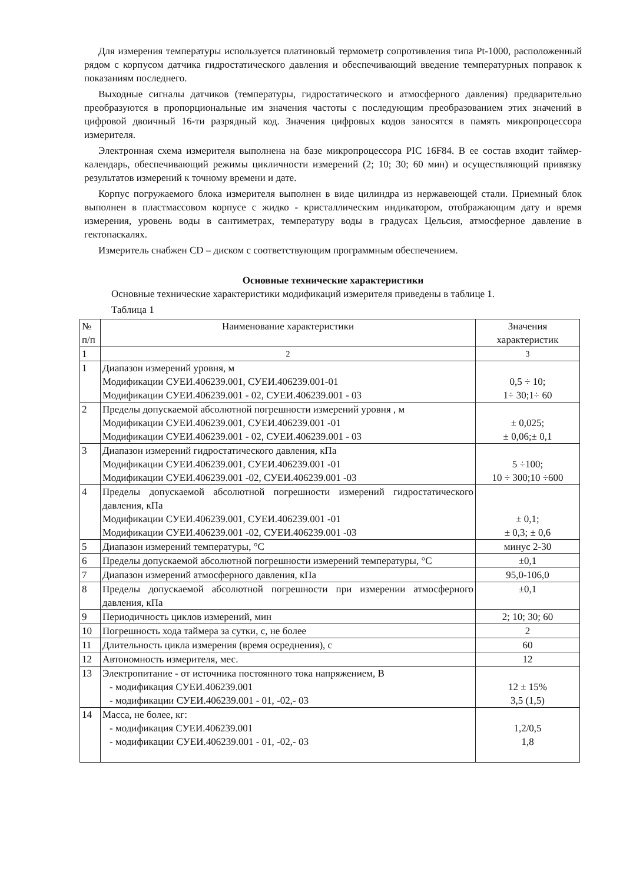Для измерения температуры используется платиновый термометр сопротивления типа Pt-1000, расположенный рядом с корпусом датчика гидростатического давления и обеспечивающий введение температурных поправок к показаниям последнего.
Выходные сигналы датчиков (температуры, гидростатического и атмосферного давления) предварительно преобразуются в пропорциональные им значения частоты с последующим преобразованием этих значений в цифровой двоичный 16-ти разрядный код. Значения цифровых кодов заносятся в память микропроцессора измерителя.
Электронная схема измерителя выполнена на базе микропроцессора PIC 16F84. В ее состав входит таймер-календарь, обеспечивающий режимы цикличности измерений (2; 10; 30; 60 мин) и осуществляющий привязку результатов измерений к точному времени и дате.
Корпус погружаемого блока измерителя выполнен в виде цилиндра из нержавеющей стали. Приемный блок выполнен в пластмассовом корпусе с жидко - кристаллическим индикатором, отображающим дату и время измерения, уровень воды в сантиметрах, температуру воды в градусах Цельсия, атмосферное давление в гектопаскалях.
Измеритель снабжен CD – диском с соответствующим программным обеспечением.
Основные технические характеристики
Основные технические характеристики модификаций измерителя приведены в таблице 1.
Таблица 1
| № п/п | Наименование характеристики | Значения характеристик |
| 1 | 2 | 3 |
| 1 | Диапазон измерений уровня, м Модификации СУЕИ.406239.001, СУЕИ.406239.001-01 Модификации СУЕИ.406239.001 - 02, СУЕИ.406239.001 - 03 | 0,5 ÷ 10; 1÷ 30;1÷ 60 |
| 2 | Пределы допускаемой абсолютной погрешности измерений уровня , м Модификации СУЕИ.406239.001, СУЕИ.406239.001 -01 Модификации СУЕИ.406239.001 - 02, СУЕИ.406239.001 - 03 | ± 0,025; ± 0,06;± 0,1 |
| 3 | Диапазон измерений гидростатического давления, кПа Модификации СУЕИ.406239.001, СУЕИ.406239.001 -01 Модификации СУЕИ.406239.001 -02, СУЕИ.406239.001 -03 | 5 ÷100; 10 ÷ 300;10 ÷600 |
| 4 | Пределы допускаемой абсолютной погрешности измерений гидростатического давления, кПа Модификации СУЕИ.406239.001, СУЕИ.406239.001 -01 Модификации СУЕИ.406239.001 -02, СУЕИ.406239.001 -03 | ± 0,1; ± 0,3; ± 0,6 |
| 5 | Диапазон измерений температуры, °С | минус 2-30 |
| 6 | Пределы допускаемой абсолютной погрешности измерений температуры, °С | ±0,1 |
| 7 | Диапазон измерений атмосферного давления, кПа | 95,0-106,0 |
| 8 | Пределы допускаемой абсолютной погрешности при измерении атмосферного давления, кПа | ±0,1 |
| 9 | Периодичность циклов измерений, мин | 2; 10; 30; 60 |
| 10 | Погрешность хода таймера за сутки, с, не более | 2 |
| 11 | Длительность цикла измерения (время осреднения), с | 60 |
| 12 | Автономность измерителя, мес. | 12 |
| 13 | Электропитание - от источника постоянного тока напряжением, В - модификация СУЕИ.406239.001 - модификации СУЕИ.406239.001 - 01, -02,- 03 | 12 ± 15% 3,5 (1,5) |
| 14 | Масса, не более, кг: - модификация СУЕИ.406239.001 - модификации СУЕИ.406239.001 - 01, -02,- 03 | 1,2/0,5 1,8 |